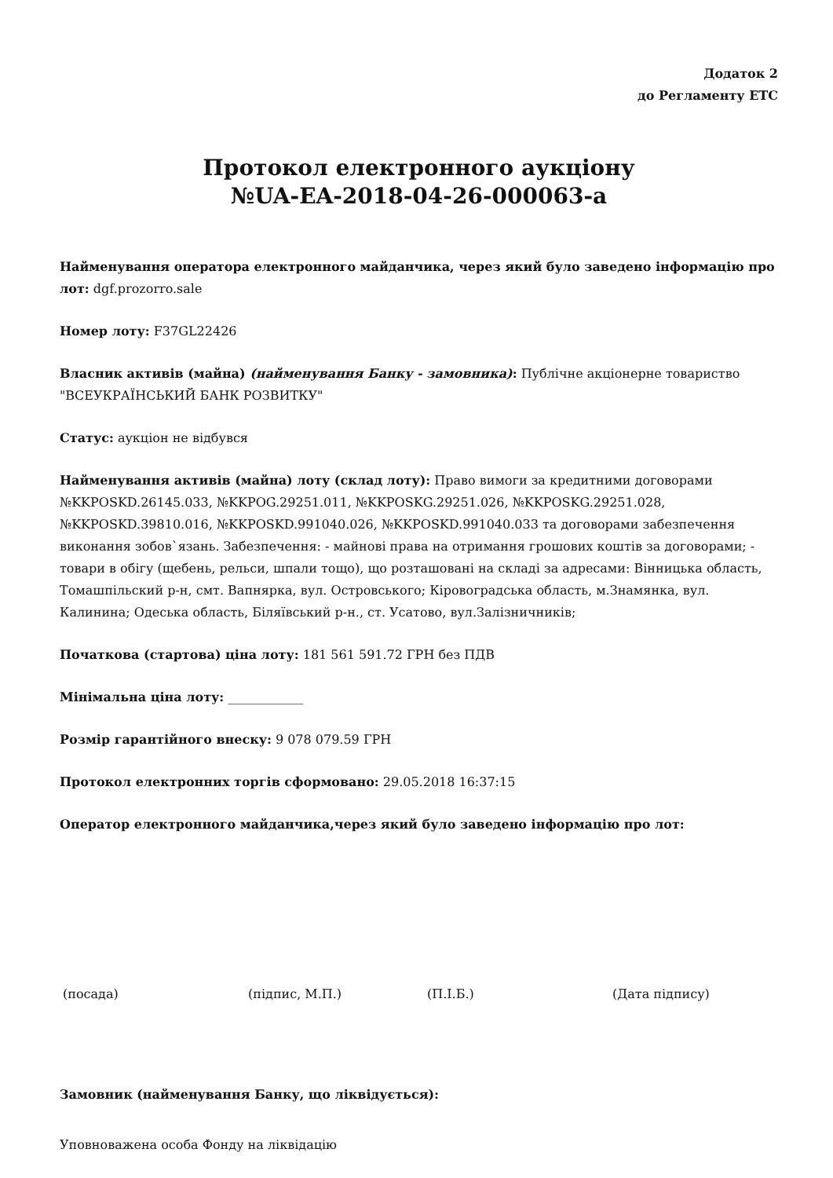Додаток 2
до Регламенту ЕТС
Протокол електронного аукціону
№UA-EA-2018-04-26-000063-a
Найменування оператора електронного майданчика, через який було заведено інформацію про лот: dgf.prozorro.sale
Номер лоту: F37GL22426
Власник активів (майна) (найменування Банку - замовника): Публічне акціонерне товариство "ВСЕУКРАЇНСЬКИЙ БАНК РОЗВИТКУ"
Статус: аукціон не відбувся
Найменування активів (майна) лоту (склад лоту): Право вимоги за кредитними договорами №KKPOSKD.26145.033, №KKPOG.29251.011, №KKPOSKG.29251.026, №KKPOSKG.29251.028, №KKPOSKD.39810.016, №KKPOSKD.991040.026, №KKPOSKD.991040.033 та договорами забезпечення виконання зобов`язань. Забезпечення: - майнові права на отримання грошових коштів за договорами; - товари в обігу (щебень, рельси, шпали тощо), що розташовані на складі за адресами: Вінницька область, Томашпільский р-н, смт. Вапнярка, вул. Островського; Кіровоградська область, м.Знамянка, вул. Калинина; Одеська область, Біляївський р-н., ст. Усатово, вул.Залізничників;
Початкова (стартова) ціна лоту: 181 561 591.72 ГРН без ПДВ
Мінімальна ціна лоту: ____________
Розмір гарантійного внеску: 9 078 079.59 ГРН
Протокол електронних торгів сформовано: 29.05.2018 16:37:15
Оператор електронного майданчика,через який було заведено інформацію про лот:
(посада) (підпис, М.П.) (П.І.Б.) (Дата підпису)
Замовник (найменування Банку, що ліквідується):
Уповноважена особа Фонду на ліквідацію